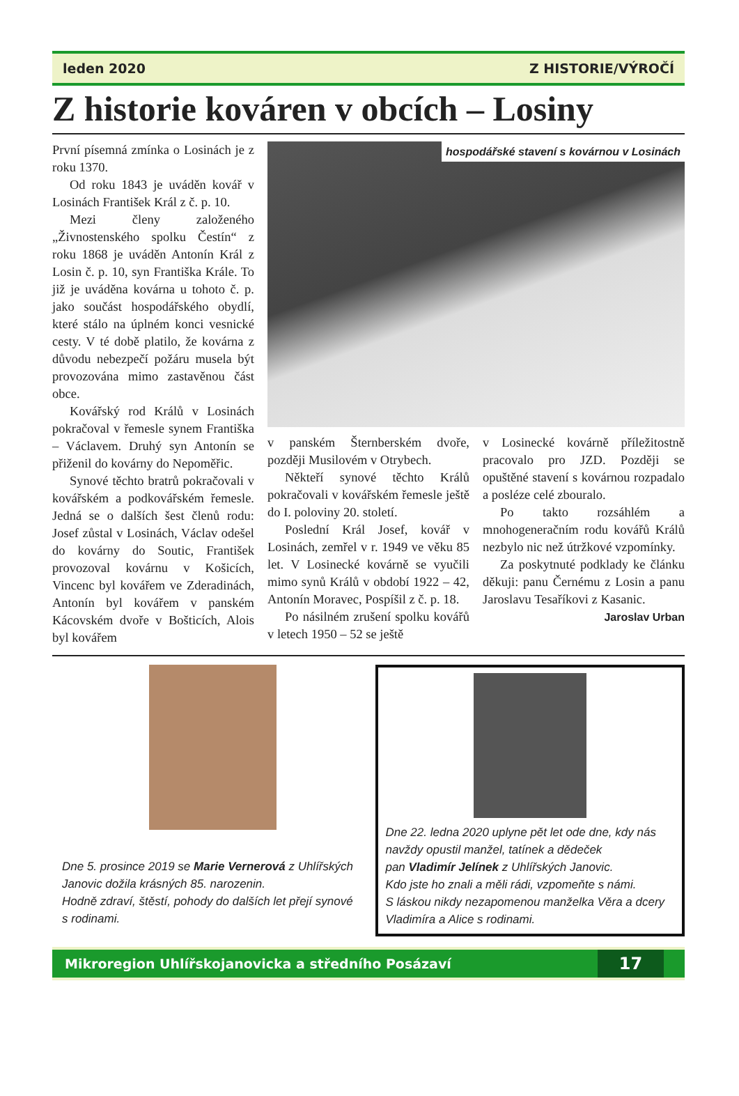leden 2020 Z HISTORIE/VÝROČÍ
Z historie kováren v obcích – Losiny
První písemná zmínka o Losinách je z roku 1370.
Od roku 1843 je uváděn kovář v Losinách František Král z č. p. 10.
Mezi členy založeného „Živnostenského spolku Čestín“ z roku 1868 je uváděn Antonín Král z Losin č. p. 10, syn Františka Krále. To již je uváděna kovárna u tohoto č. p. jako součást hospodářského obydlí, které stálo na úplném konci vesnické cesty. V té době platilo, že kovárna z důvodu nebezpečí požáru musela být provozována mimo zastavěnou část obce.
Kovářský rod Králů v Losinách pokračoval v řemesle synem Františka – Václavem. Druhý syn Antonín se přiženil do kovárny do Nepoměřic.
Synové těchto bratrů pokračovali v kovářském a podkovářském řemesle. Jedná se o dalších šest členů rodu: Josef zůstal v Losinách, Václav odešel do kovárny do Soutic, František provozoval kovárnu v Košicích, Vincenc byl kovářem ve Zderadinách, Antonín byl kovářem v panském Kácovském dvoře v Bošticích, Alois byl kovářem
hospodářské stavení s kovárnou v Losinách
v panském Šternberském dvoře, později Musilovém v Otrybech.
Někteří synové těchto Králů pokračovali v kovářském řemesle ještě do I. poloviny 20. století.
Poslední Král Josef, kovář v Losinách, zemřel v r. 1949 ve věku 85 let. V Losinecké kovárně se vyučili mimo synů Králů v období 1922 – 42, Antonín Moravec, Pospíšil z č. p. 18.
Po násilném zrušení spolku kovářů v letech 1950 – 52 se ještě
v Losinecké kovárně příležitostně pracovalo pro JZD. Později se opuštěné stavení s kovárnou rozpadalo a posléze celé zbouralo.
Po takto rozsáhlém a mnohogeneračním rodu kovářů Králů nezbylo nic než útržkové vzpomínky.
Za poskytnuté podklady ke článku děkuji: panu Černému z Losin a panu Jaroslavu Tesaříkovi z Kasanic.
Jaroslav Urban
Dne 5. prosince 2019 se Marie Vernerová z Uhlířských Janovic dožila krásných 85. narozenin.
Hodně zdraví, štěstí, pohody do dalších let přejí synové s rodinami.
Dne 22. ledna 2020 uplyne pět let ode dne, kdy nás navždy opustil manžel, tatínek a dědeček
pan Vladimír Jelínek z Uhlířských Janovic.
Kdo jste ho znali a měli rádi, vzpomeňte s námi.
S láskou nikdy nezapomenou manželka Věra a dcery Vladimíra a Alice s rodinami.
Mikroregion Uhlířskojanovicka a středního Posázaví 17